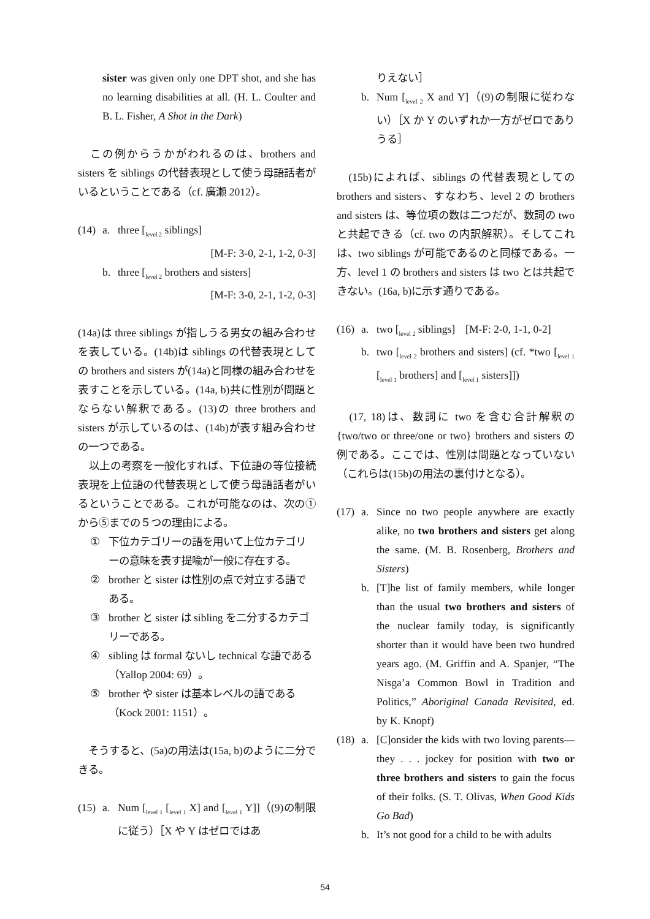sister was given only one DPT shot, and she has no learning disabilities at all. (H. L. Coulter and B. L. Fisher, A Shot in the Dark)
　この例からうかがわれるのは、brothers and sisters を siblings の代替表現として使う母語話者がいるということである（cf. 廣瀬 2012）。
(14) a. three [<sub>level 2</sub> siblings]
[M-F: 3-0, 2-1, 1-2, 0-3]
b. three [<sub>level 2</sub> brothers and sisters]
[M-F: 3-0, 2-1, 1-2, 0-3]
(14a)は three siblings が指しうる男女の組み合わせを表している。(14b)は siblings の代替表現としての brothers and sisters が(14a)と同様の組み合わせを表すことを示している。(14a, b)共に性別が問題とならない解釈である。(13)の three brothers and sisters が示しているのは、(14b)が表す組み合わせの一つである。
　以上の考察を一般化すれば、下位語の等位接続表現を上位語の代替表現として使う母語話者がいるということである。これが可能なのは、次の①から⑤までの５つの理由による。
① 下位カテゴリーの語を用いて上位カテゴリーの意味を表す提喩が一般に存在する。
② brother と sister は性別の点で対立する語である。
③ brother と sister は sibling を二分するカテゴリーである。
④ sibling は formal ないし technical な語である（Yallop 2004: 69）。
⑤ brother や sister は基本レベルの語である（Kock 2001: 1151）。
　そうすると、(5a)の用法は(15a, b)のように二分できる。
(15) a. Num [<sub>level 1</sub> [<sub>level 1</sub> X] and [<sub>level 1</sub> Y]]（(9)の制限に従う）［X や Y はゼロではあ
りえない］
b. Num [<sub>level 2</sub> X and Y]（(9)の制限に従わない）［X か Y のいずれか一方がゼロでありうる］
　(15b)によれば、siblings の代替表現としての brothers and sisters、すなわち、level 2 の brothers and sisters は、等位項の数は二つだが、数詞の two と共起できる（cf. two の内訳解釈）。そしてこれは、two siblings が可能であるのと同様である。一方、level 1 の brothers and sisters は two とは共起できない。(16a, b)に示す通りである。
(16) a. two [<sub>level 2</sub> siblings]　[M-F: 2-0, 1-1, 0-2]
b. two [<sub>level 2</sub> brothers and sisters] (cf. *two [<sub>level 1</sub> [<sub>level 1</sub> brothers] and [<sub>level 1</sub> sisters]])
　(17, 18)は、数詞に two を含む合計解釈の {two/two or three/one or two} brothers and sisters の例である。ここでは、性別は問題となっていない（これらは(15b)の用法の裏付けとなる）。
(17) a. Since no two people anywhere are exactly alike, no two brothers and sisters get along the same. (M. B. Rosenberg, Brothers and Sisters)
b. [T]he list of family members, while longer than the usual two brothers and sisters of the nuclear family today, is significantly shorter than it would have been two hundred years ago. (M. Griffin and A. Spanjer, “The Nisga’a Common Bowl in Tradition and Politics,” Aboriginal Canada Revisited, ed. by K. Knopf)
(18) a. [C]onsider the kids with two loving parents—they . . . jockey for position with two or three brothers and sisters to gain the focus of their folks. (S. T. Olivas, When Good Kids Go Bad)
b. It’s not good for a child to be with adults
54